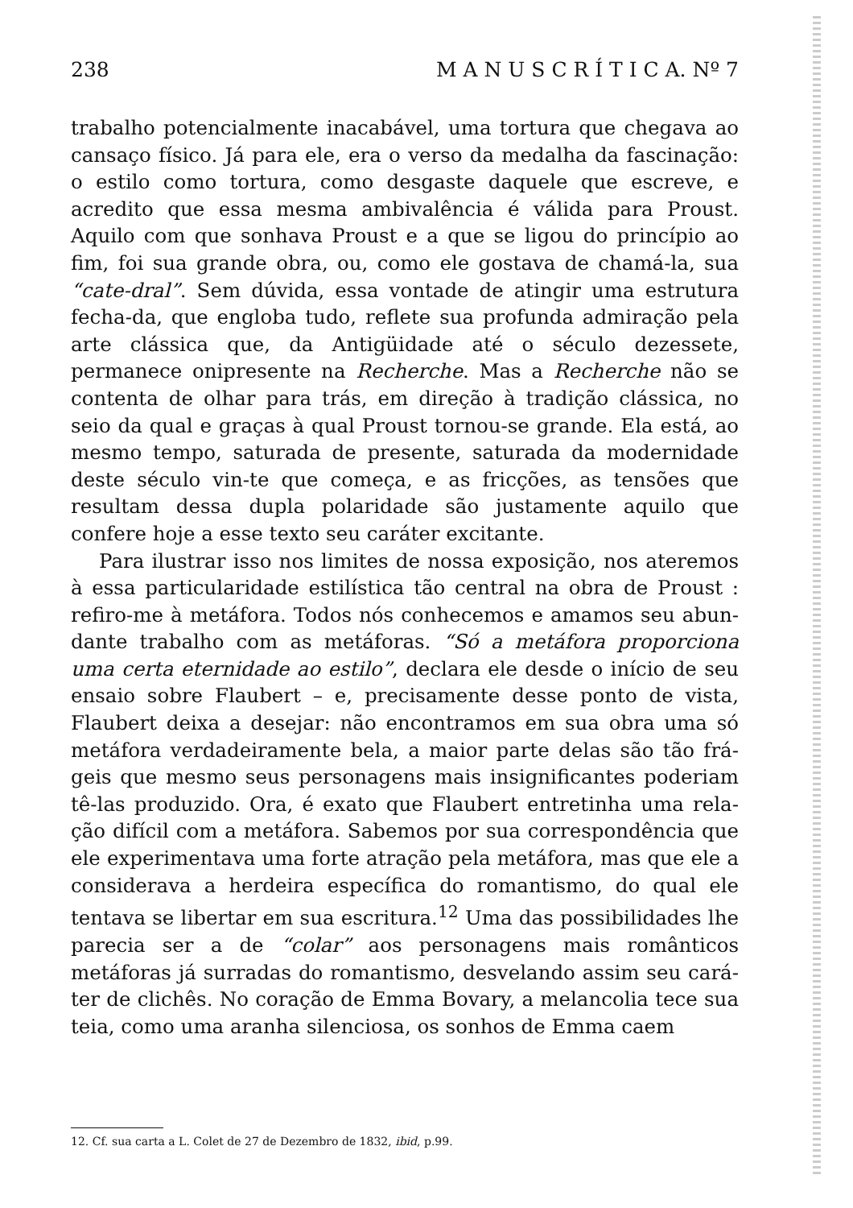238 M A N U S C R Í T I C A. Nº 7
trabalho potencialmente inacabável, uma tortura que chegava ao cansaço físico. Já para ele, era o verso da medalha da fascinação: o estilo como tortura, como desgaste daquele que escreve, e acredito que essa mesma ambivalência é válida para Proust. Aquilo com que sonhava Proust e a que se ligou do princípio ao fim, foi sua grande obra, ou, como ele gostava de chamá-la, sua “cate-dral”. Sem dúvida, essa vontade de atingir uma estrutura fecha-da, que engloba tudo, reflete sua profunda admiração pela arte clássica que, da Antigüidade até o século dezessete, permanece onipresente na Recherche. Mas a Recherche não se contenta de olhar para trás, em direção à tradição clássica, no seio da qual e graças à qual Proust tornou-se grande. Ela está, ao mesmo tempo, saturada de presente, saturada da modernidade deste século vin-te que começa, e as fricções, as tensões que resultam dessa dupla polaridade são justamente aquilo que confere hoje a esse texto seu caráter excitante.
Para ilustrar isso nos limites de nossa exposição, nos ateremos à essa particularidade estilística tão central na obra de Proust : refiro-me à metáfora. Todos nós conhecemos e amamos seu abun-dante trabalho com as metáforas. “Só a metáfora proporciona uma certa eternidade ao estilo”, declara ele desde o início de seu ensaio sobre Flaubert – e, precisamente desse ponto de vista, Flaubert deixa a desejar: não encontramos em sua obra uma só metáfora verdadeiramente bela, a maior parte delas são tão frá-geis que mesmo seus personagens mais insignificantes poderiam tê-las produzido. Ora, é exato que Flaubert entretinha uma rela-ção difícil com a metáfora. Sabemos por sua correspondência que ele experimentava uma forte atração pela metáfora, mas que ele a considerava a herdeira específica do romantismo, do qual ele tentava se libertar em sua escritura.<sup>12</sup> Uma das possibilidades lhe parecia ser a de “colar” aos personagens mais românticos metáforas já surradas do romantismo, desvelando assim seu cará-ter de clichês. No coração de Emma Bovary, a melancolia tece sua teia, como uma aranha silenciosa, os sonhos de Emma caem
12. Cf. sua carta a L. Colet de 27 de Dezembro de 1832, ibid, p.99.